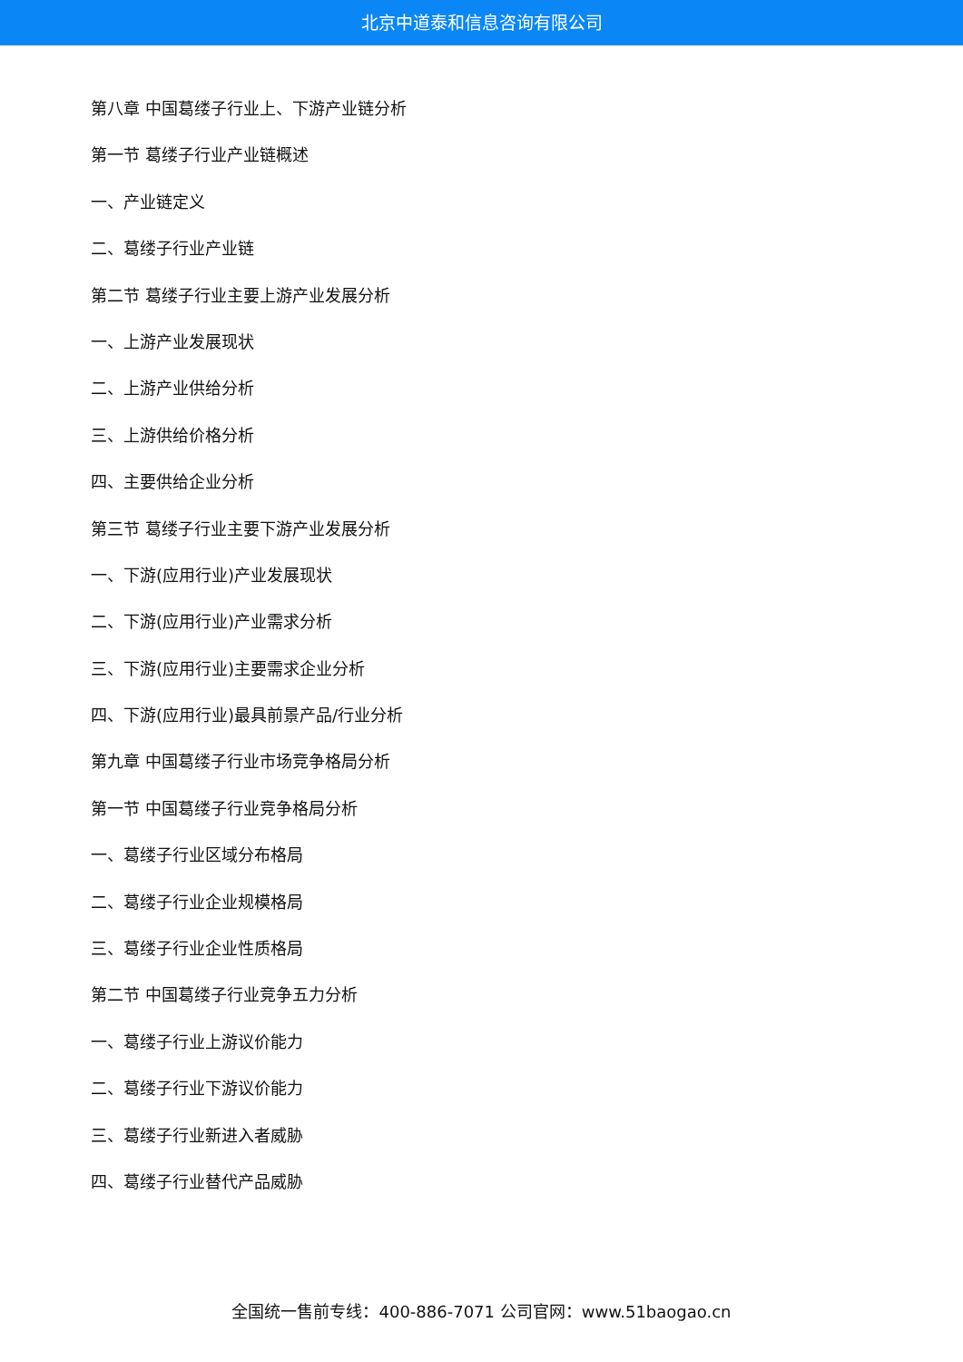北京中道泰和信息咨询有限公司
第八章 中国葛缕子行业上、下游产业链分析
第一节 葛缕子行业产业链概述
一、产业链定义
二、葛缕子行业产业链
第二节 葛缕子行业主要上游产业发展分析
一、上游产业发展现状
二、上游产业供给分析
三、上游供给价格分析
四、主要供给企业分析
第三节 葛缕子行业主要下游产业发展分析
一、下游(应用行业)产业发展现状
二、下游(应用行业)产业需求分析
三、下游(应用行业)主要需求企业分析
四、下游(应用行业)最具前景产品/行业分析
第九章 中国葛缕子行业市场竞争格局分析
第一节 中国葛缕子行业竞争格局分析
一、葛缕子行业区域分布格局
二、葛缕子行业企业规模格局
三、葛缕子行业企业性质格局
第二节 中国葛缕子行业竞争五力分析
一、葛缕子行业上游议价能力
二、葛缕子行业下游议价能力
三、葛缕子行业新进入者威胁
四、葛缕子行业替代产品威胁
全国统一售前专线：400-886-7071 公司官网：www.51baogao.cn